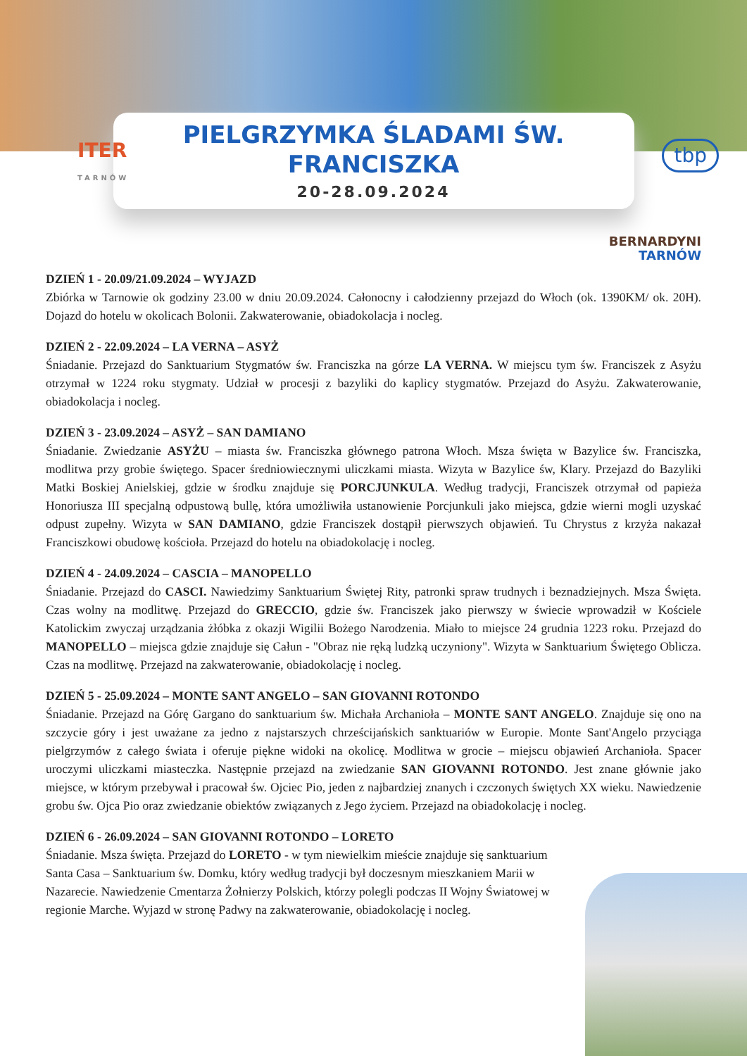PIELGRZYMKA ŚLADAMI ŚW.
FRANCISZKA
20-28.09.2024
ITER
TARNÓW
tbp
BERNARDYNI
TARNÓW
DZIEŃ 1 - 20.09/21.09.2024 – WYJAZD
Zbiórka w Tarnowie ok godziny 23.00 w dniu 20.09.2024. Całonocny i całodzienny przejazd do Włoch (ok. 1390KM/ ok. 20H). Dojazd do hotelu w okolicach Bolonii. Zakwaterowanie, obiadokolacja i nocleg.
DZIEŃ 2 - 22.09.2024 – LA VERNA – ASYŻ
Śniadanie. Przejazd do Sanktuarium Stygmatów św. Franciszka na górze LA VERNA. W miejscu tym św. Franciszek z Asyżu otrzymał w 1224 roku stygmaty. Udział w procesji z bazyliki do kaplicy stygmatów. Przejazd do Asyżu. Zakwaterowanie, obiadokolacja i nocleg.
DZIEŃ 3 - 23.09.2024 – ASYŻ – SAN DAMIANO
Śniadanie. Zwiedzanie ASYŻU – miasta św. Franciszka głównego patrona Włoch. Msza święta w Bazylice św. Franciszka, modlitwa przy grobie świętego. Spacer średniowiecznymi uliczkami miasta. Wizyta w Bazylice św, Klary. Przejazd do Bazyliki Matki Boskiej Anielskiej, gdzie w środku znajduje się PORCJUNKULA. Według tradycji, Franciszek otrzymał od papieża Honoriusza III specjalną odpustową bullę, która umożliwiła ustanowienie Porcjunkuli jako miejsca, gdzie wierni mogli uzyskać odpust zupełny. Wizyta w SAN DAMIANO, gdzie Franciszek dostąpił pierwszych objawień. Tu Chrystus z krzyża nakazał Franciszkowi obudowę kościoła. Przejazd do hotelu na obiadokolację i nocleg.
DZIEŃ 4 - 24.09.2024 – CASCIA – MANOPELLO
Śniadanie. Przejazd do CASCI. Nawiedzimy Sanktuarium Świętej Rity, patronki spraw trudnych i beznadziejnych. Msza Święta. Czas wolny na modlitwę. Przejazd do GRECCIO, gdzie św. Franciszek jako pierwszy w świecie wprowadził w Kościele Katolickim zwyczaj urządzania żłóbka z okazji Wigilii Bożego Narodzenia. Miało to miejsce 24 grudnia 1223 roku. Przejazd do MANOPELLO – miejsca gdzie znajduje się Całun - "Obraz nie ręką ludzką uczyniony". Wizyta w Sanktuarium Świętego Oblicza. Czas na modlitwę. Przejazd na zakwaterowanie, obiadokolację i nocleg.
DZIEŃ 5 - 25.09.2024 – MONTE SANT ANGELO – SAN GIOVANNI ROTONDO
Śniadanie. Przejazd na Górę Gargano do sanktuarium św. Michała Archanioła – MONTE SANT ANGELO. Znajduje się ono na szczycie góry i jest uważane za jedno z najstarszych chrześcijańskich sanktuariów w Europie. Monte Sant'Angelo przyciąga pielgrzymów z całego świata i oferuje piękne widoki na okolicę. Modlitwa w grocie – miejscu objawień Archanioła. Spacer uroczymi uliczkami miasteczka. Następnie przejazd na zwiedzanie SAN GIOVANNI ROTONDO. Jest znane głównie jako miejsce, w którym przebywał i pracował św. Ojciec Pio, jeden z najbardziej znanych i czczonych świętych XX wieku. Nawiedzenie grobu św. Ojca Pio oraz zwiedzanie obiektów związanych z Jego życiem. Przejazd na obiadokolację i nocleg.
DZIEŃ 6 - 26.09.2024 – SAN GIOVANNI ROTONDO – LORETO
Śniadanie. Msza święta. Przejazd do LORETO - w tym niewielkim mieście znajduje się sanktuarium Santa Casa – Sanktuarium św. Domku, który według tradycji był doczesnym mieszkaniem Marii w Nazarecie. Nawiedzenie Cmentarza Żołnierzy Polskich, którzy polegli podczas II Wojny Światowej w regionie Marche. Wyjazd w stronę Padwy na zakwaterowanie, obiadokolację i nocleg.